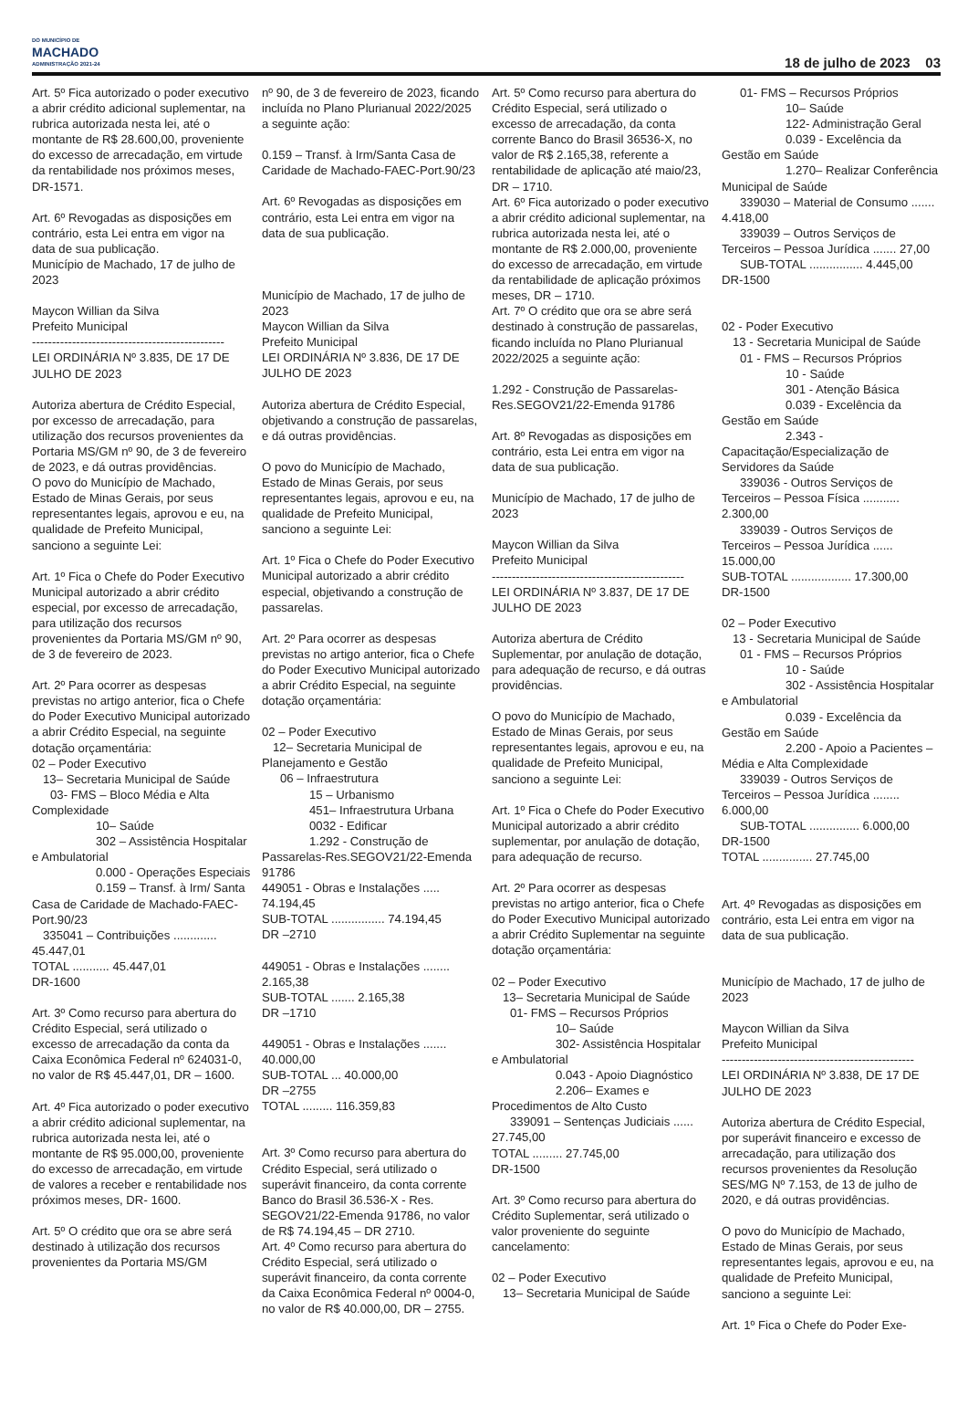DO MUNICÍPIO DE
MACHADO
ADMINISTRAÇÃO 2021-24
18 de julho de 2023 03
Art. 5º Fica autorizado o poder executivo a abrir crédito adicional suplementar, na rubrica autorizada nesta lei, até o montante de R$ 28.600,00, proveniente do excesso de arrecadação, em virtude da rentabilidade nos próximos meses, DR-1571.
Art. 6º Revogadas as disposições em contrário, esta Lei entra em vigor na data de sua publicação.
Município de Machado, 17 de julho de 2023
Maycon Willian da Silva
Prefeito Municipal
------------------------------------------------
LEI ORDINÁRIA Nº 3.835, DE 17 DE JULHO DE 2023
Autoriza abertura de Crédito Especial, por excesso de arrecadação, para utilização dos recursos provenientes da Portaria MS/GM nº 90, de 3 de fevereiro de 2023, e dá outras providências.
O povo do Município de Machado, Estado de Minas Gerais, por seus representantes legais, aprovou e eu, na qualidade de Prefeito Municipal, sanciono a seguinte Lei:
Art. 1º Fica o Chefe do Poder Executivo Municipal autorizado a abrir crédito especial, por excesso de arrecadação, para utilização dos recursos provenientes da Portaria MS/GM nº 90, de 3 de fevereiro de 2023.
Art. 2º Para ocorrer as despesas previstas no artigo anterior, fica o Chefe do Poder Executivo Municipal autorizado a abrir Crédito Especial, na seguinte dotação orçamentária:
02 – Poder Executivo
13– Secretaria Municipal de Saúde
03- FMS – Bloco Média e Alta Complexidade
10– Saúde
302 – Assistência Hospitalar e Ambulatorial
0.000 - Operações Especiais
0.159 – Transf. à Irm/ Santa Casa de Caridade de Machado-FAEC-Port.90/23
335041 – Contribuições ............. 45.447,01
TOTAL ........... 45.447,01
DR-1600
Art. 3º Como recurso para abertura do Crédito Especial, será utilizado o excesso de arrecadação da conta da Caixa Econômica Federal nº 624031-0, no valor de R$ 45.447,01, DR – 1600.
Art. 4º Fica autorizado o poder executivo a abrir crédito adicional suplementar, na rubrica autorizada nesta lei, até o montante de R$ 95.000,00, proveniente do excesso de arrecadação, em virtude de valores a receber e rentabilidade nos próximos meses, DR- 1600.
Art. 5º O crédito que ora se abre será destinado à utilização dos recursos provenientes da Portaria MS/GM
nº 90, de 3 de fevereiro de 2023, ficando incluída no Plano Plurianual 2022/2025 a seguinte ação:
0.159 – Transf. à Irm/Santa Casa de Caridade de Machado-FAEC-Port.90/23
Art. 6º Revogadas as disposições em contrário, esta Lei entra em vigor na data de sua publicação.
Município de Machado, 17 de julho de 2023
Maycon Willian da Silva
Prefeito Municipal
LEI ORDINÁRIA Nº 3.836, DE 17 DE JULHO DE 2023
Autoriza abertura de Crédito Especial, objetivando a construção de passarelas, e dá outras providências.
O povo do Município de Machado, Estado de Minas Gerais, por seus representantes legais, aprovou e eu, na qualidade de Prefeito Municipal, sanciono a seguinte Lei:
Art. 1º Fica o Chefe do Poder Executivo Municipal autorizado a abrir crédito especial, objetivando a construção de passarelas.
Art. 2º Para ocorrer as despesas previstas no artigo anterior, fica o Chefe do Poder Executivo Municipal autorizado a abrir Crédito Especial, na seguinte dotação orçamentária:
02 – Poder Executivo
12– Secretaria Municipal de Planejamento e Gestão
06 – Infraestrutura
15 – Urbanismo
451– Infraestrutura Urbana
0032 - Edificar
1.292 - Construção de Passarelas-Res.SEGOV21/22-Emenda 91786
449051 - Obras e Instalações ..... 74.194,45
SUB-TOTAL ................ 74.194,45
DR –2710
449051 - Obras e Instalações ........ 2.165,38
SUB-TOTAL ....... 2.165,38
DR –1710
449051 - Obras e Instalações ....... 40.000,00
SUB-TOTAL ... 40.000,00
DR –2755
TOTAL ......... 116.359,83
Art. 3º Como recurso para abertura do Crédito Especial, será utilizado o superávit financeiro, da conta corrente Banco do Brasil 36.536-X - Res. SEGOV21/22-Emenda 91786, no valor de R$ 74.194,45 – DR 2710.
Art. 4º Como recurso para abertura do Crédito Especial, será utilizado o superávit financeiro, da conta corrente da Caixa Econômica Federal nº 0004-0, no valor de R$ 40.000,00, DR – 2755.
Art. 5º Como recurso para abertura do Crédito Especial, será utilizado o excesso de arrecadação, da conta corrente Banco do Brasil 36536-X, no valor de R$ 2.165,38, referente a rentabilidade de aplicação até maio/23, DR – 1710.
Art. 6º Fica autorizado o poder executivo a abrir crédito adicional suplementar, na rubrica autorizada nesta lei, até o montante de R$ 2.000,00, proveniente do excesso de arrecadação, em virtude da rentabilidade de aplicação próximos meses, DR – 1710.
Art. 7º O crédito que ora se abre será destinado à construção de passarelas, ficando incluída no Plano Plurianual 2022/2025 a seguinte ação:
1.292 - Construção de Passarelas-Res.SEGOV21/22-Emenda 91786
Art. 8º Revogadas as disposições em contrário, esta Lei entra em vigor na data de sua publicação.
Município de Machado, 17 de julho de 2023
Maycon Willian da Silva
Prefeito Municipal
------------------------------------------------
LEI ORDINÁRIA Nº 3.837, DE 17 DE JULHO DE 2023
Autoriza abertura de Crédito Suplementar, por anulação de dotação, para adequação de recurso, e dá outras providências.
O povo do Município de Machado, Estado de Minas Gerais, por seus representantes legais, aprovou e eu, na qualidade de Prefeito Municipal, sanciono a seguinte Lei:
Art. 1º Fica o Chefe do Poder Executivo Municipal autorizado a abrir crédito suplementar, por anulação de dotação, para adequação de recurso.
Art. 2º Para ocorrer as despesas previstas no artigo anterior, fica o Chefe do Poder Executivo Municipal autorizado a abrir Crédito Suplementar na seguinte dotação orçamentária:
02 – Poder Executivo
13– Secretaria Municipal de Saúde
01- FMS – Recursos Próprios
10– Saúde
302- Assistência Hospitalar e Ambulatorial
0.043 - Apoio Diagnóstico
2.206– Exames e Procedimentos de Alto Custo
339091 – Sentenças Judiciais ...... 27.745,00
TOTAL ......... 27.745,00
DR-1500
Art. 3º Como recurso para abertura do Crédito Suplementar, será utilizado o valor proveniente do seguinte cancelamento:
02 – Poder Executivo
13– Secretaria Municipal de Saúde
01- FMS – Recursos Próprios
10– Saúde
122- Administração Geral
0.039 - Excelência da Gestão em Saúde
1.270– Realizar Conferência Municipal de Saúde
339030 – Material de Consumo ....... 4.418,00
339039 – Outros Serviços de Terceiros – Pessoa Jurídica ....... 27,00
SUB-TOTAL ................ 4.445,00
DR-1500
02 - Poder Executivo
13 - Secretaria Municipal de Saúde
01 - FMS – Recursos Próprios
10 - Saúde
301 - Atenção Básica
0.039 - Excelência da Gestão em Saúde
2.343 - Capacitação/Especialização de Servidores da Saúde
339036 - Outros Serviços de Terceiros – Pessoa Física ........... 2.300,00
339039 - Outros Serviços de Terceiros – Pessoa Jurídica ...... 15.000,00
SUB-TOTAL .................. 17.300,00
DR-1500
02 – Poder Executivo
13 - Secretaria Municipal de Saúde
01 - FMS – Recursos Próprios
10 - Saúde
302 - Assistência Hospitalar e Ambulatorial
0.039 - Excelência da Gestão em Saúde
2.200 - Apoio a Pacientes – Média e Alta Complexidade
339039 - Outros Serviços de Terceiros – Pessoa Jurídica ........ 6.000,00
SUB-TOTAL ............... 6.000,00
DR-1500
TOTAL ............... 27.745,00
Art. 4º Revogadas as disposições em contrário, esta Lei entra em vigor na data de sua publicação.
Município de Machado, 17 de julho de 2023
Maycon Willian da Silva
Prefeito Municipal
------------------------------------------------
LEI ORDINÁRIA Nº 3.838, DE 17 DE JULHO DE 2023
Autoriza abertura de Crédito Especial, por superávit financeiro e excesso de arrecadação, para utilização dos recursos provenientes da Resolução SES/MG Nº 7.153, de 13 de julho de 2020, e dá outras providências.
O povo do Município de Machado, Estado de Minas Gerais, por seus representantes legais, aprovou e eu, na qualidade de Prefeito Municipal, sanciono a seguinte Lei:
Art. 1º Fica o Chefe do Poder Exe-